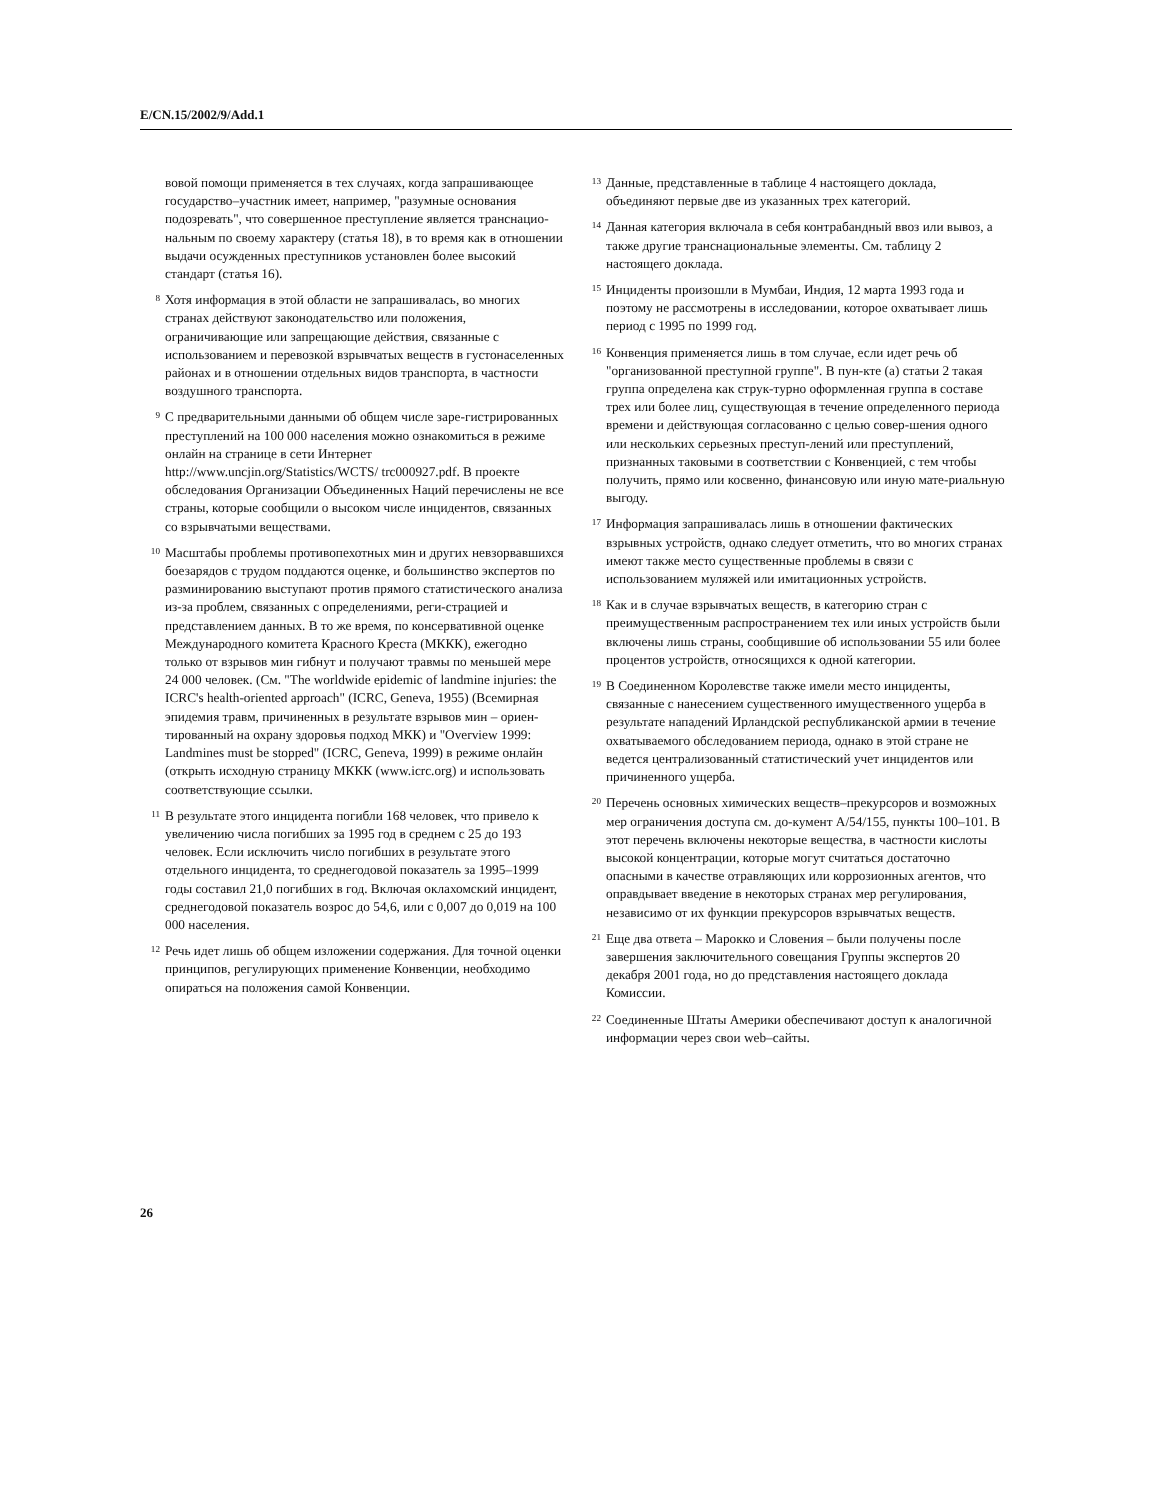E/CN.15/2002/9/Add.1
вовой помощи применяется в тех случаях, когда запрашивающее государство–участник имеет, например, "разумные основания подозревать", что совершенное преступление является транснацио-нальным по своему характеру (статья 18), в то время как в отношении выдачи осужденных преступников установлен более высокий стандарт (статья 16).
<sup>8</sup> Хотя информация в этой области не запрашивалась, во многих странах действуют законодательство или положения, ограничивающие или запрещающие действия, связанные с использованием и перевозкой взрывчатых веществ в густонаселенных районах и в отношении отдельных видов транспорта, в частности воздушного транспорта.
<sup>9</sup> С предварительными данными об общем числе заре-гистрированных преступлений на 100 000 населения можно ознакомиться в режиме онлайн на странице в сети Интернет http://www.uncjin.org/Statistics/WCTS/ trc000927.pdf. В проекте обследования Организации Объединенных Наций перечислены не все страны, которые сообщили о высоком числе инцидентов, связанных со взрывчатыми веществами.
<sup>10</sup> Масштабы проблемы противопехотных мин и других невзорвавшихся боезарядов с трудом поддаются оценке, и большинство экспертов по разминированию выступают против прямого статистического анализа из-за проблем, связанных с определениями, реги-страцией и представлением данных. В то же время, по консервативной оценке Международного комитета Красного Креста (МККК), ежегодно только от взрывов мин гибнут и получают травмы по меньшей мере 24 000 человек. (См. "The worldwide epidemic of landmine injuries: the ICRC's health-oriented approach" (ICRC, Geneva, 1955) (Всемирная эпидемия травм, причиненных в результате взрывов мин – ориен-тированный на охрану здоровья подход МКК) и "Overview 1999: Landmines must be stopped" (ICRC, Geneva, 1999) в режиме онлайн (открыть исходную страницу МККК (www.icrc.org) и использовать соответствующие ссылки.
<sup>11</sup> В результате этого инцидента погибли 168 человек, что привело к увеличению числа погибших за 1995 год в среднем с 25 до 193 человек. Если исключить число погибших в результате этого отдельного инцидента, то среднегодовой показатель за 1995–1999 годы составил 21,0 погибших в год. Включая оклахомский инцидент, среднегодовой показатель возрос до 54,6, или с 0,007 до 0,019 на 100 000 населения.
<sup>12</sup> Речь идет лишь об общем изложении содержания. Для точной оценки принципов, регулирующих применение Конвенции, необходимо опираться на положения самой Конвенции.
<sup>13</sup> Данные, представленные в таблице 4 настоящего доклада, объединяют первые две из указанных трех категорий.
<sup>14</sup> Данная категория включала в себя контрабандный ввоз или вывоз, а также другие транснациональные элементы. См. таблицу 2 настоящего доклада.
<sup>15</sup> Инциденты произошли в Мумбаи, Индия, 12 марта 1993 года и поэтому не рассмотрены в исследовании, которое охватывает лишь период с 1995 по 1999 год.
<sup>16</sup> Конвенция применяется лишь в том случае, если идет речь об "организованной преступной группе". В пун-кте (a) статьи 2 такая группа определена как струк-турно оформленная группа в составе трех или более лиц, существующая в течение определенного периода времени и действующая согласованно с целью совер-шения одного или нескольких серьезных преступ-лений или преступлений, признанных таковыми в соответствии с Конвенцией, с тем чтобы получить, прямо или косвенно, финансовую или иную мате-риальную выгоду.
<sup>17</sup> Информация запрашивалась лишь в отношении фактических взрывных устройств, однако следует отметить, что во многих странах имеют также место существенные проблемы в связи с использованием муляжей или имитационных устройств.
<sup>18</sup> Как и в случае взрывчатых веществ, в категорию стран с преимущественным распространением тех или иных устройств были включены лишь страны, сообщившие об использовании 55 или более процентов устройств, относящихся к одной категории.
<sup>19</sup> В Соединенном Королевстве также имели место инциденты, связанные с нанесением существенного имущественного ущерба в результате нападений Ирландской республиканской армии в течение охватываемого обследованием периода, однако в этой стране не ведется централизованный статистический учет инцидентов или причиненного ущерба.
<sup>20</sup> Перечень основных химических веществ–прекурсоров и возможных мер ограничения доступа см. до-кумент A/54/155, пункты 100–101. В этот перечень включены некоторые вещества, в частности кислоты высокой концентрации, которые могут считаться достаточно опасными в качестве отравляющих или коррозионных агентов, что оправдывает введение в некоторых странах мер регулирования, независимо от их функции прекурсоров взрывчатых веществ.
<sup>21</sup> Еще два ответа – Марокко и Словения – были получены после завершения заключительного совещания Группы экспертов 20 декабря 2001 года, но до представления настоящего доклада Комиссии.
<sup>22</sup> Соединенные Штаты Америки обеспечивают доступ к аналогичной информации через свои web–сайты.
26